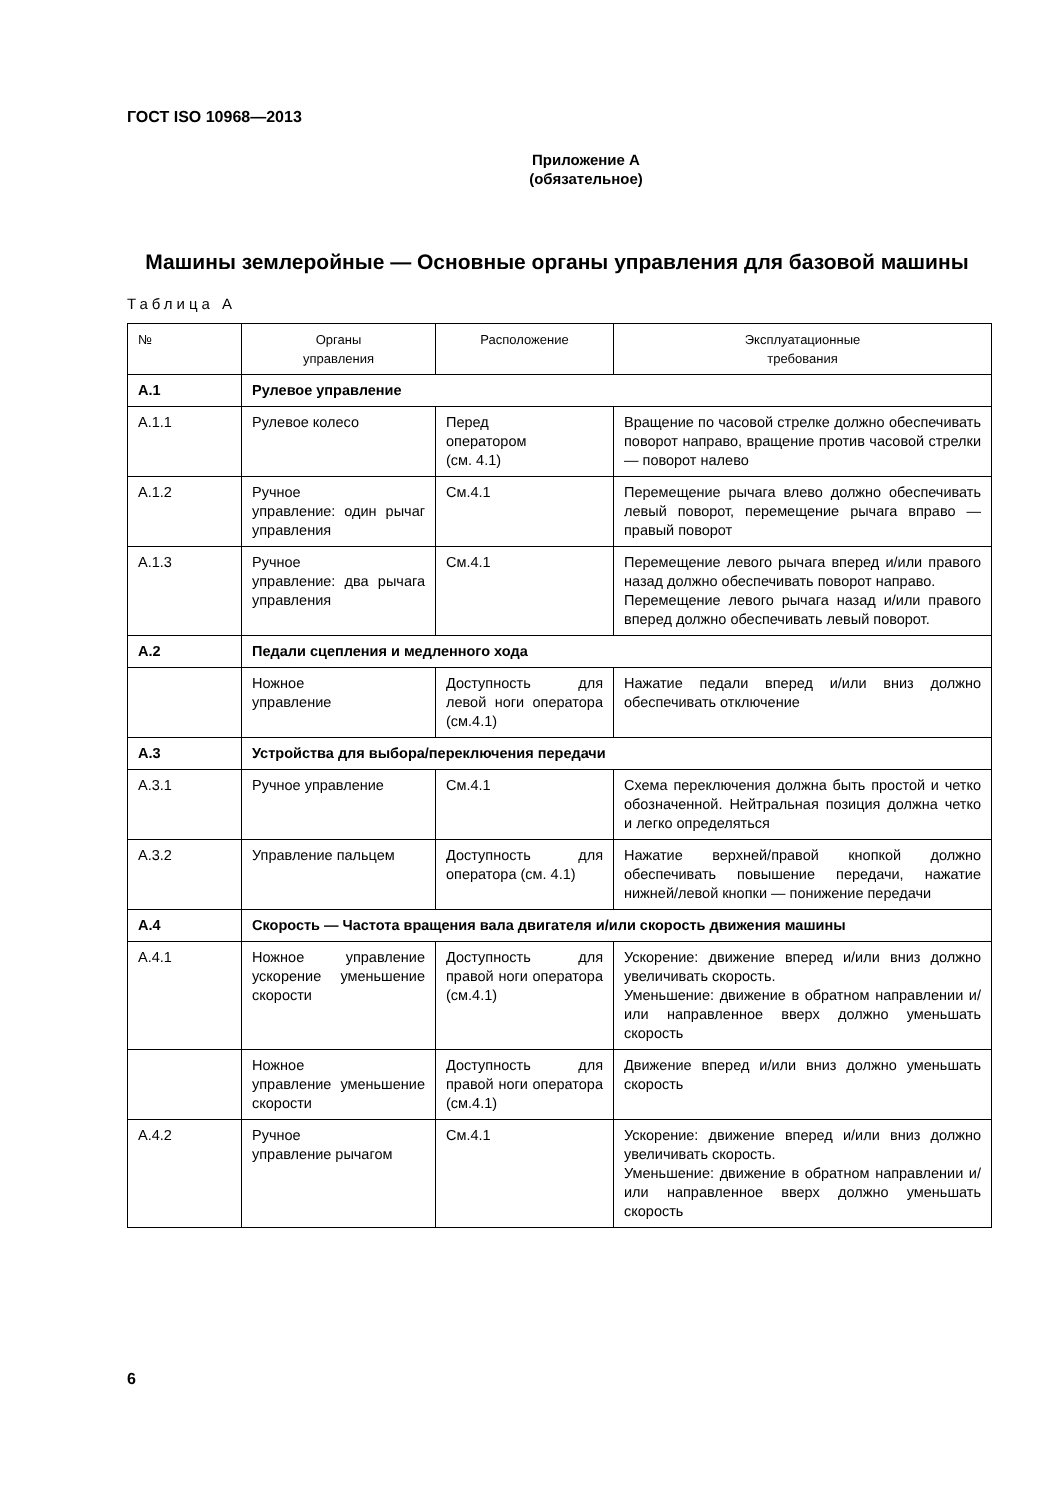ГОСТ ISO 10968—2013
Приложение А
(обязательное)
Машины землеройные — Основные органы управления для базовой машины
Таблица А
| № | Органы управления | Расположение | Эксплуатационные требования |
| --- | --- | --- | --- |
| А.1 | Рулевое управление | | |
| А.1.1 | Рулевое колесо | Перед оператором (см. 4.1) | Вращение по часовой стрелке должно обеспечивать поворот направо, вращение против часовой стрелки — поворот налево |
| А.1.2 | Ручное управление: один рычаг управления | См.4.1 | Перемещение рычага влево должно обеспечивать левый поворот, перемещение рычага вправо — правый поворот |
| А.1.3 | Ручное управление: два рычага управления | См.4.1 | Перемещение левого рычага вперед и/или правого назад должно обеспечивать поворот направо. Перемещение левого рычага назад и/или правого вперед должно обеспечивать левый поворот. |
| А.2 | Педали сцепления и медленного хода | | |
| | Ножное управление | Доступность для левой ноги оператора (см.4.1) | Нажатие педали вперед и/или вниз должно обеспечивать отключение |
| А.3 | Устройства для выбора/переключения передачи | | |
| А.3.1 | Ручное управление | См.4.1 | Схема переключения должна быть простой и четко обозначенной. Нейтральная позиция должна четко и легко определяться |
| А.3.2 | Управление пальцем | Доступность для оператора (см. 4.1) | Нажатие верхней/правой кнопкой должно обеспечивать повышение передачи, нажатие нижней/левой кнопки — понижение передачи |
| А.4 | Скорость — Частота вращения вала двигателя и/или скорость движения машины | | |
| А.4.1 | Ножное управление ускорение уменьшение скорости | Доступность для правой ноги оператора (см.4.1) | Ускорение: движение вперед и/или вниз должно увеличивать скорость. Уменьшение: движение в обратном направлении и/или направленное вверх должно уменьшать скорость |
| | Ножное управление уменьшение скорости | Доступность для правой ноги оператора (см.4.1) | Движение вперед и/или вниз должно уменьшать скорость |
| А.4.2 | Ручное управление рычагом | См.4.1 | Ускорение: движение вперед и/или вниз должно увеличивать скорость. Уменьшение: движение в обратном направлении и/или направленное вверх должно уменьшать скорость |
6